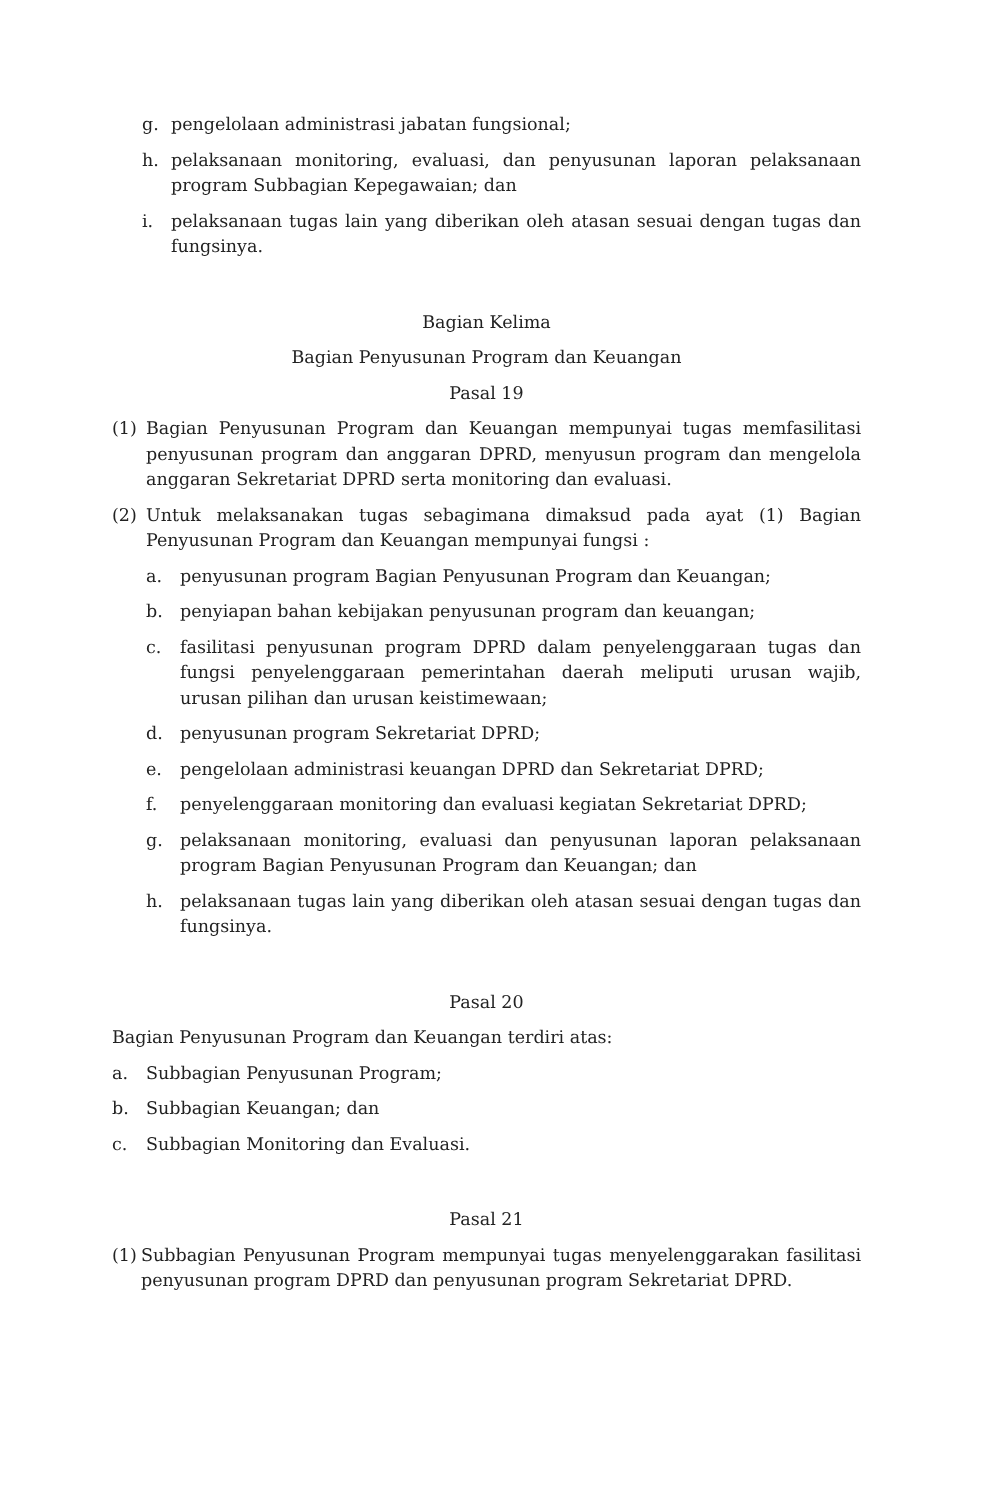g. pengelolaan administrasi jabatan fungsional;
h. pelaksanaan monitoring, evaluasi, dan penyusunan laporan pelaksanaan program Subbagian Kepegawaian; dan
i. pelaksanaan tugas lain yang diberikan oleh atasan sesuai dengan tugas dan fungsinya.
Bagian Kelima
Bagian Penyusunan Program dan Keuangan
Pasal 19
(1) Bagian Penyusunan Program dan Keuangan mempunyai tugas memfasilitasi penyusunan program dan anggaran DPRD, menyusun program dan mengelola anggaran Sekretariat DPRD serta monitoring dan evaluasi.
(2) Untuk melaksanakan tugas sebagimana dimaksud pada ayat (1) Bagian Penyusunan Program dan Keuangan mempunyai fungsi :
a. penyusunan program Bagian Penyusunan Program dan Keuangan;
b. penyiapan bahan kebijakan penyusunan program dan keuangan;
c. fasilitasi penyusunan program DPRD dalam penyelenggaraan tugas dan fungsi penyelenggaraan pemerintahan daerah meliputi urusan wajib, urusan pilihan dan urusan keistimewaan;
d. penyusunan program Sekretariat DPRD;
e. pengelolaan administrasi keuangan DPRD dan Sekretariat DPRD;
f. penyelenggaraan monitoring dan evaluasi kegiatan Sekretariat DPRD;
g. pelaksanaan monitoring, evaluasi dan penyusunan laporan pelaksanaan program Bagian Penyusunan Program dan Keuangan; dan
h. pelaksanaan tugas lain yang diberikan oleh atasan sesuai dengan tugas dan fungsinya.
Pasal 20
Bagian Penyusunan Program dan Keuangan terdiri atas:
a. Subbagian Penyusunan Program;
b. Subbagian Keuangan; dan
c. Subbagian Monitoring dan Evaluasi.
Pasal 21
(1) Subbagian Penyusunan Program mempunyai tugas menyelenggarakan fasilitasi penyusunan program DPRD dan penyusunan program Sekretariat DPRD.